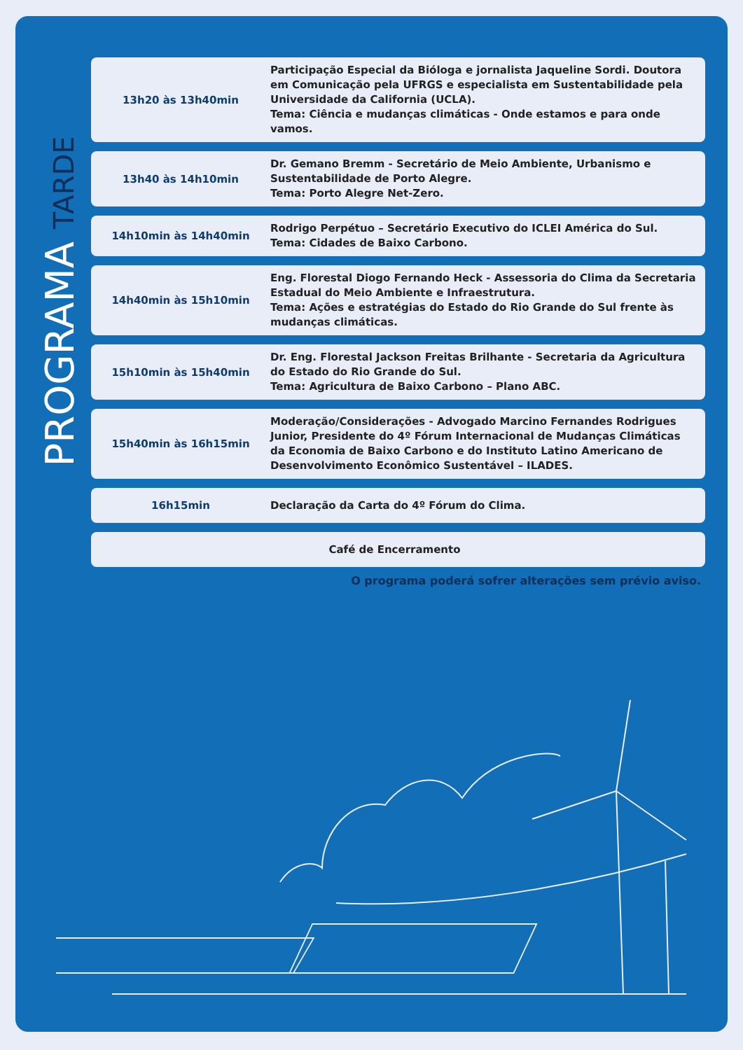PROGRAMA TARDE
13h20 às 13h40min
Participação Especial da Bióloga e jornalista Jaqueline Sordi. Doutora em Comunicação pela UFRGS e especialista em Sustentabilidade pela Universidade da California (UCLA).
Tema: Ciência e mudanças climáticas - Onde estamos e para onde vamos.
13h40 às 14h10min
Dr. Gemano Bremm - Secretário de Meio Ambiente, Urbanismo e Sustentabilidade de Porto Alegre.
Tema: Porto Alegre Net-Zero.
14h10min às 14h40min
Rodrigo Perpétuo – Secretário Executivo do ICLEI América do Sul.
Tema: Cidades de Baixo Carbono.
14h40min às 15h10min
Eng. Florestal Diogo Fernando Heck - Assessoria do Clima da Secretaria Estadual do Meio Ambiente e Infraestrutura.
Tema: Ações e estratégias do Estado do Rio Grande do Sul frente às mudanças climáticas.
15h10min às 15h40min
Dr. Eng. Florestal Jackson Freitas Brilhante - Secretaria da Agricultura do Estado do Rio Grande do Sul.
Tema: Agricultura de Baixo Carbono – Plano ABC.
15h40min às 16h15min
Moderação/Considerações - Advogado Marcino Fernandes Rodrigues Junior, Presidente do 4º Fórum Internacional de Mudanças Climáticas da Economia de Baixo Carbono e do Instituto Latino Americano de Desenvolvimento Econômico Sustentável – ILADES.
16h15min
Declaração da Carta do 4º Fórum do Clima.
Café de Encerramento
O programa poderá sofrer alterações sem prévio aviso.